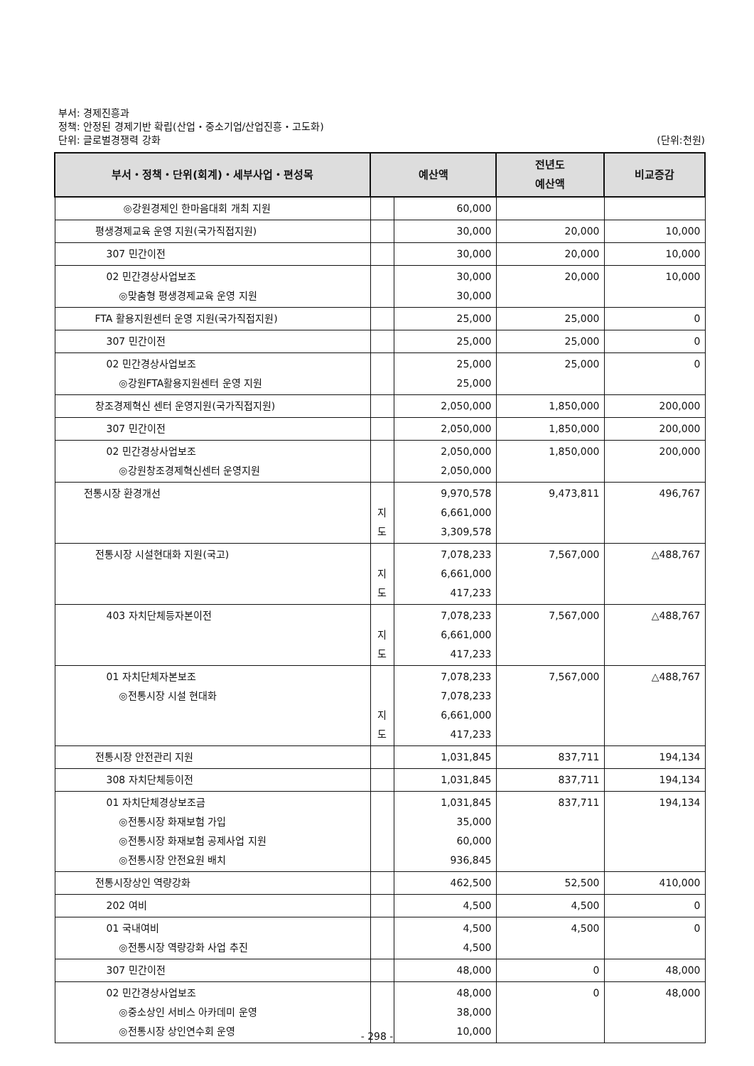부서: 경제진흥과
정책: 안정된 경제기반 확립(산업・중소기업/산업진흥・고도화)
(단위:천원) 단위: 글로벌경쟁력 강화
| 부서・정책・단위(회계)・세부사업・편성목 | 예산액 | | 전년도 예산액 | 비교증감 |
| --- | --- | --- | --- | --- |
| ◎강원경제인 한마음대회 개최 지원 | | 60,000 | | |
| 평생경제교육 운영 지원(국가직접지원) | | 30,000 | 20,000 | 10,000 |
| 307 민간이전 | | 30,000 | 20,000 | 10,000 |
| 02 민간경상사업보조 ◎맞춤형 평생경제교육 운영 지원 | | 30,000 30,000 | 20,000 | 10,000 |
| FTA 활용지원센터 운영 지원(국가직접지원) | | 25,000 | 25,000 | 0 |
| 307 민간이전 | | 25,000 | 25,000 | 0 |
| 02 민간경상사업보조 ◎강원FTA활용지원센터 운영 지원 | | 25,000 25,000 | 25,000 | 0 |
| 창조경제혁신 센터 운영지원(국가직접지원) | | 2,050,000 | 1,850,000 | 200,000 |
| 307 민간이전 | | 2,050,000 | 1,850,000 | 200,000 |
| 02 민간경상사업보조 ◎강원창조경제혁신센터 운영지원 | | 2,050,000 2,050,000 | 1,850,000 | 200,000 |
| 전통시장 환경개선 | 지 도 | 9,970,578 6,661,000 3,309,578 | 9,473,811 | 496,767 |
| 전통시장 시설현대화 지원(국고) | 지 도 | 7,078,233 6,661,000 417,233 | 7,567,000 | △488,767 |
| 403 자치단체등자본이전 | 지 도 | 7,078,233 6,661,000 417,233 | 7,567,000 | △488,767 |
| 01 자치단체자본보조 ◎전통시장 시설 현대화 | 지 도 | 7,078,233 7,078,233 6,661,000 417,233 | 7,567,000 | △488,767 |
| 전통시장 안전관리 지원 | | 1,031,845 | 837,711 | 194,134 |
| 308 자치단체등이전 | | 1,031,845 | 837,711 | 194,134 |
| 01 자치단체경상보조금 ◎전통시장 화재보험 가입 ◎전통시장 화재보험 공제사업 지원 ◎전통시장 안전요원 배치 | | 1,031,845 35,000 60,000 936,845 | 837,711 | 194,134 |
| 전통시장상인 역량강화 | | 462,500 | 52,500 | 410,000 |
| 202 여비 | | 4,500 | 4,500 | 0 |
| 01 국내여비 ◎전통시장 역량강화 사업 추진 | | 4,500 4,500 | 4,500 | 0 |
| 307 민간이전 | | 48,000 | 0 | 48,000 |
| 02 민간경상사업보조 ◎중소상인 서비스 아카데미 운영 ◎전통시장 상인연수회 운영 | | 48,000 38,000 10,000 | 0 | 48,000 |
- 298 -